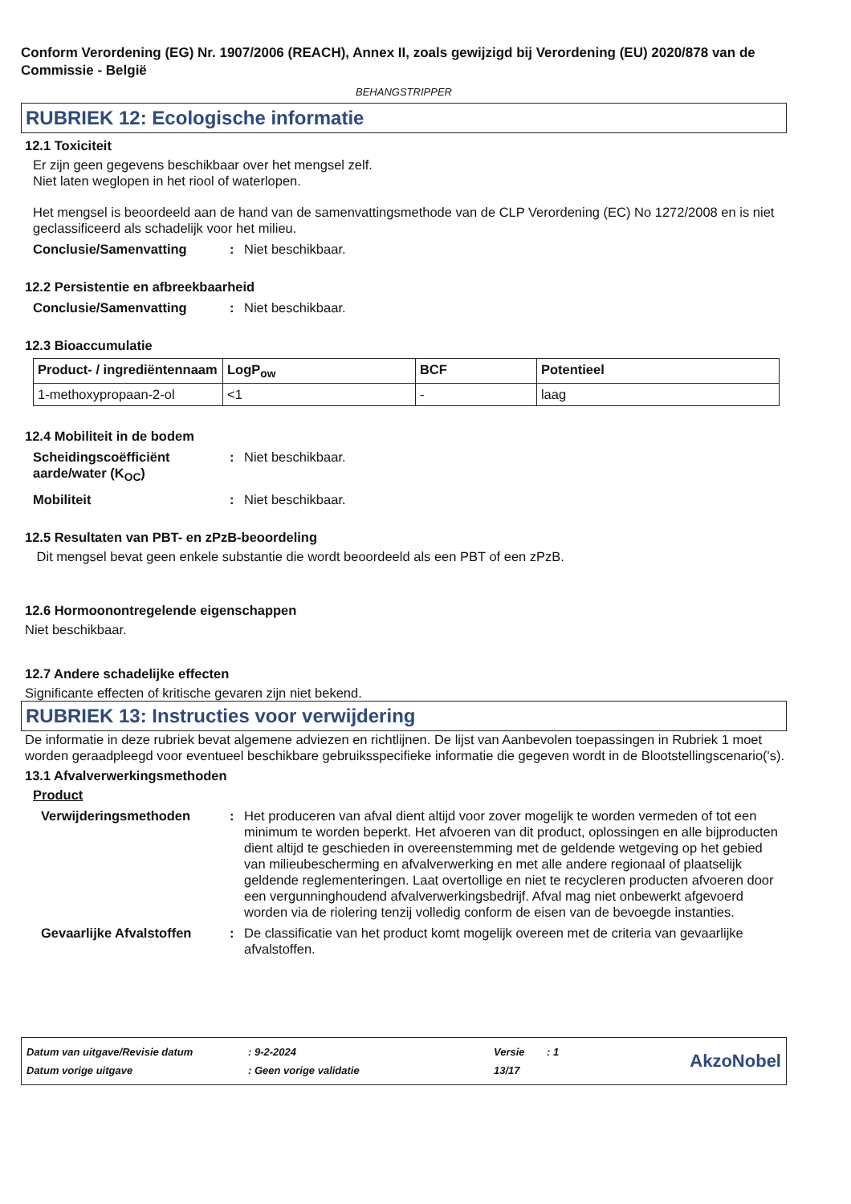Conform Verordening (EG) Nr. 1907/2006 (REACH), Annex II, zoals gewijzigd bij Verordening (EU) 2020/878 van de Commissie - België
BEHANGSTRIPPER
RUBRIEK 12: Ecologische informatie
12.1 Toxiciteit
Er zijn geen gegevens beschikbaar over het mengsel zelf.
Niet laten weglopen in het riool of waterlopen.
Het mengsel is beoordeeld aan de hand van de samenvattingsmethode van de CLP Verordening (EC) No 1272/2008 en is niet geclassificeerd als schadelijk voor het milieu.
Conclusie/Samenvatting: Niet beschikbaar.
12.2 Persistentie en afbreekbaarheid
Conclusie/Samenvatting: Niet beschikbaar.
12.3 Bioaccumulatie
| Product- / ingrediëntennaam | LogP<sub>ow</sub> | BCF | Potentieel |
| --- | --- | --- | --- |
| 1-methoxypropaan-2-ol | <1 | - | laag |
12.4 Mobiliteit in de bodem
Scheidingscoëfficiënt aarde/water (K<sub>OC</sub>): Niet beschikbaar.
Mobiliteit: Niet beschikbaar.
12.5 Resultaten van PBT- en zPzB-beoordeling
Dit mengsel bevat geen enkele substantie die wordt beoordeeld als een PBT of een zPzB.
12.6 Hormoonontregelende eigenschappen
Niet beschikbaar.
12.7 Andere schadelijke effecten
Significante effecten of kritische gevaren zijn niet bekend.
RUBRIEK 13: Instructies voor verwijdering
De informatie in deze rubriek bevat algemene adviezen en richtlijnen. De lijst van Aanbevolen toepassingen in Rubriek 1 moet worden geraadpleegd voor eventueel beschikbare gebruiksspecifieke informatie die gegeven wordt in de Blootstellingscenario('s).
13.1 Afvalverwerkingsmethoden
Product
Verwijderingsmethoden: Het produceren van afval dient altijd voor zover mogelijk te worden vermeden of tot een minimum te worden beperkt. Het afvoeren van dit product, oplossingen en alle bijproducten dient altijd te geschieden in overeenstemming met de geldende wetgeving op het gebied van milieubescherming en afvalverwerking en met alle andere regionaal of plaatselijk geldende reglementeringen. Laat overtollige en niet te recycleren producten afvoeren door een vergunninghoudend afvalverwerkingsbedrijf. Afval mag niet onbewerkt afgevoerd worden via de riolering tenzij volledig conform de eisen van de bevoegde instanties.
Gevaarlijke Afvalstoffen: De classificatie van het product komt mogelijk overeen met de criteria van gevaarlijke afvalstoffen.
| Datum van uitgave/Revisie datum | : 9-2-2024 | Versie | : 1 |
| Datum vorige uitgave | : Geen vorige validatie | 13/17 | |
AkzoNobel